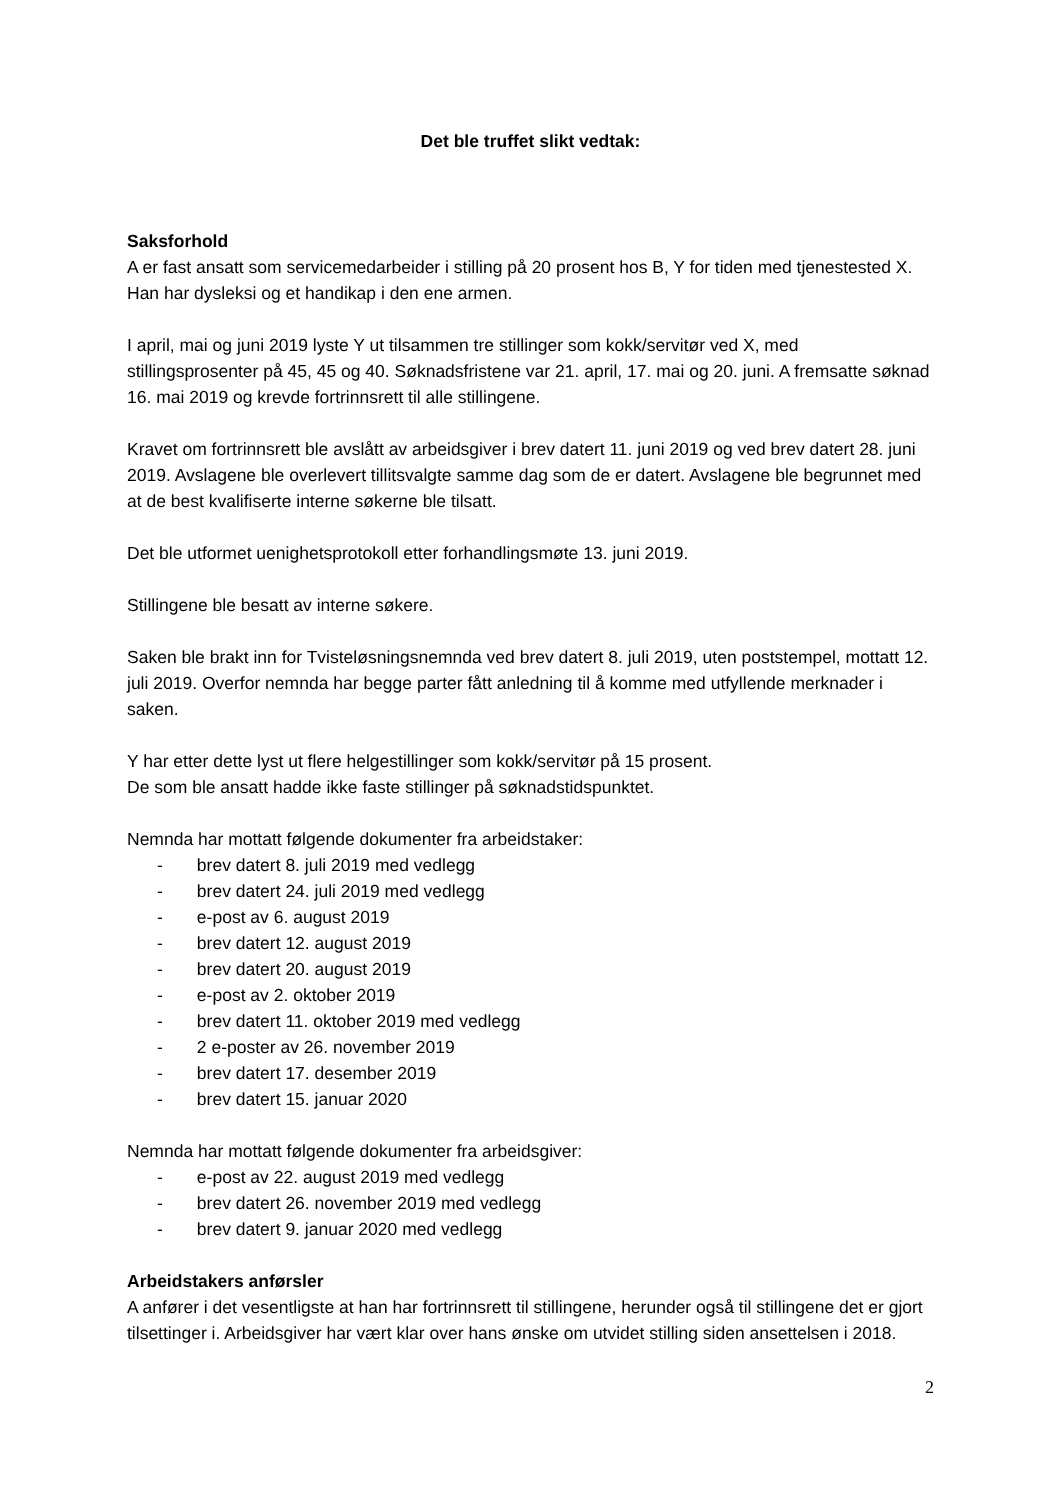Det ble truffet slikt vedtak:
Saksforhold
A er fast ansatt som servicemedarbeider i stilling på 20 prosent hos B, Y for tiden med tjenestested X. Han har dysleksi og et handikap i den ene armen.
I april, mai og juni 2019 lyste Y ut tilsammen tre stillinger som kokk/servitør ved X, med stillingsprosenter på 45, 45 og 40. Søknadsfristene var 21. april, 17. mai og 20. juni. A fremsatte søknad 16. mai 2019 og krevde fortrinnsrett til alle stillingene.
Kravet om fortrinnsrett ble avslått av arbeidsgiver i brev datert 11. juni 2019 og ved brev datert 28. juni 2019. Avslagene ble overlevert tillitsvalgte samme dag som de er datert. Avslagene ble begrunnet med at de best kvalifiserte interne søkerne ble tilsatt.
Det ble utformet uenighetsprotokoll etter forhandlingsmøte 13. juni 2019.
Stillingene ble besatt av interne søkere.
Saken ble brakt inn for Tvisteløsningsnemnda ved brev datert 8. juli 2019, uten poststempel, mottatt 12. juli 2019. Overfor nemnda har begge parter fått anledning til å komme med utfyllende merknader i saken.
Y har etter dette lyst ut flere helgestillinger som kokk/servitør på 15 prosent.
De som ble ansatt hadde ikke faste stillinger på søknadstidspunktet.
Nemnda har mottatt følgende dokumenter fra arbeidstaker:
- brev datert 8. juli 2019 med vedlegg
- brev datert 24. juli 2019 med vedlegg
- e-post av 6. august 2019
- brev datert 12. august 2019
- brev datert 20. august 2019
- e-post av 2. oktober 2019
- brev datert 11. oktober 2019 med vedlegg
- 2 e-poster av 26. november 2019
- brev datert 17. desember 2019
- brev datert 15. januar 2020
Nemnda har mottatt følgende dokumenter fra arbeidsgiver:
- e-post av 22. august 2019 med vedlegg
- brev datert 26. november 2019 med vedlegg
- brev datert 9. januar 2020 med vedlegg
Arbeidstakers anførsler
A anfører i det vesentligste at han har fortrinnsrett til stillingene, herunder også til stillingene det er gjort tilsettinger i. Arbeidsgiver har vært klar over hans ønske om utvidet stilling siden ansettelsen i 2018.
2